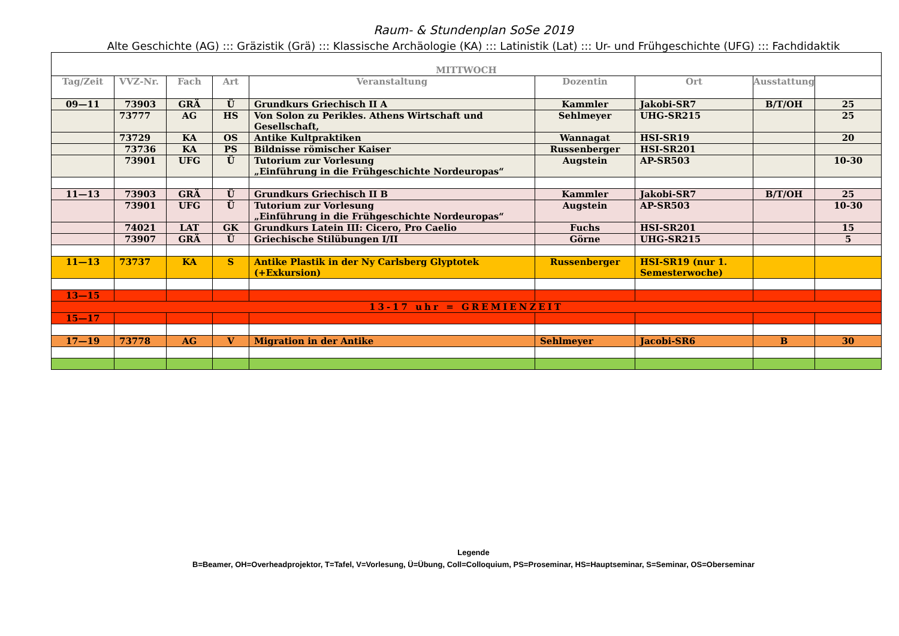Raum- & Stundenplan SoSe 2019
Alte Geschichte (AG) ::: Gräzistik (Grä) ::: Klassische Archäologie (KA) ::: Latinistik (Lat) ::: Ur- und Frühgeschichte (UFG) ::: Fachdidaktik
| MITTWOCH | | | | | | | | |
| --- | --- | --- | --- | --- | --- | --- | --- | --- |
| Tag/Zeit | VVZ-Nr. | Fach | Art | Veranstaltung | Dozentin | Ort | Ausstattung | |
| 09—11 | 73903 | GRÄ | Ü | Grundkurs Griechisch II A | Kammler | Jakobi-SR7 | B/T/OH | 25 |
| | 73777 | AG | HS | Von Solon zu Perikles. Athens Wirtschaft und Gesellschaft, | Sehlmeyer | UHG-SR215 | | 25 |
| | 73729 | KA | OS | Antike Kultpraktiken | Wannagat | HSI-SR19 | | 20 |
| | 73736 | KA | PS | Bildnisse römischer Kaiser | Russenberger | HSI-SR201 | | |
| | 73901 | UFG | Ü | Tutorium zur Vorlesung „Einführung in die Frühgeschichte Nordeuropas“ | Augstein | AP-SR503 | | 10-30 |
| 11—13 | 73903 | GRÄ | Ü | Grundkurs Griechisch II B | Kammler | Jakobi-SR7 | B/T/OH | 25 |
| | 73901 | UFG | Ü | Tutorium zur Vorlesung „Einführung in die Frühgeschichte Nordeuropas“ | Augstein | AP-SR503 | | 10-30 |
| | 74021 | LAT | GK | Grundkurs Latein III: Cicero, Pro Caelio | Fuchs | HSI-SR201 | | 15 |
| | 73907 | GRÄ | Ü | Griechische Stilübungen I/II | Görne | UHG-SR215 | | 5 |
| 11—13 | 73737 | KA | S | Antike Plastik in der Ny Carlsberg Glyptotek (+Exkursion) | Russenberger | HSI-SR19 (nur 1. Semesterwoche) | | |
| 13—15 | | | | | | | | |
| 13-17 uhr = GREMIENZEIT | | | | | | | | |
| 15—17 | | | | | | | | |
| 17—19 | 73778 | AG | V | Migration in der Antike | Sehlmeyer | Jacobi-SR6 | B | 30 |
Legende
B=Beamer, OH=Overheadprojektor, T=Tafel, V=Vorlesung, Ü=Übung, Coll=Colloquium, PS=Proseminar, HS=Hauptseminar, S=Seminar, OS=Oberseminar